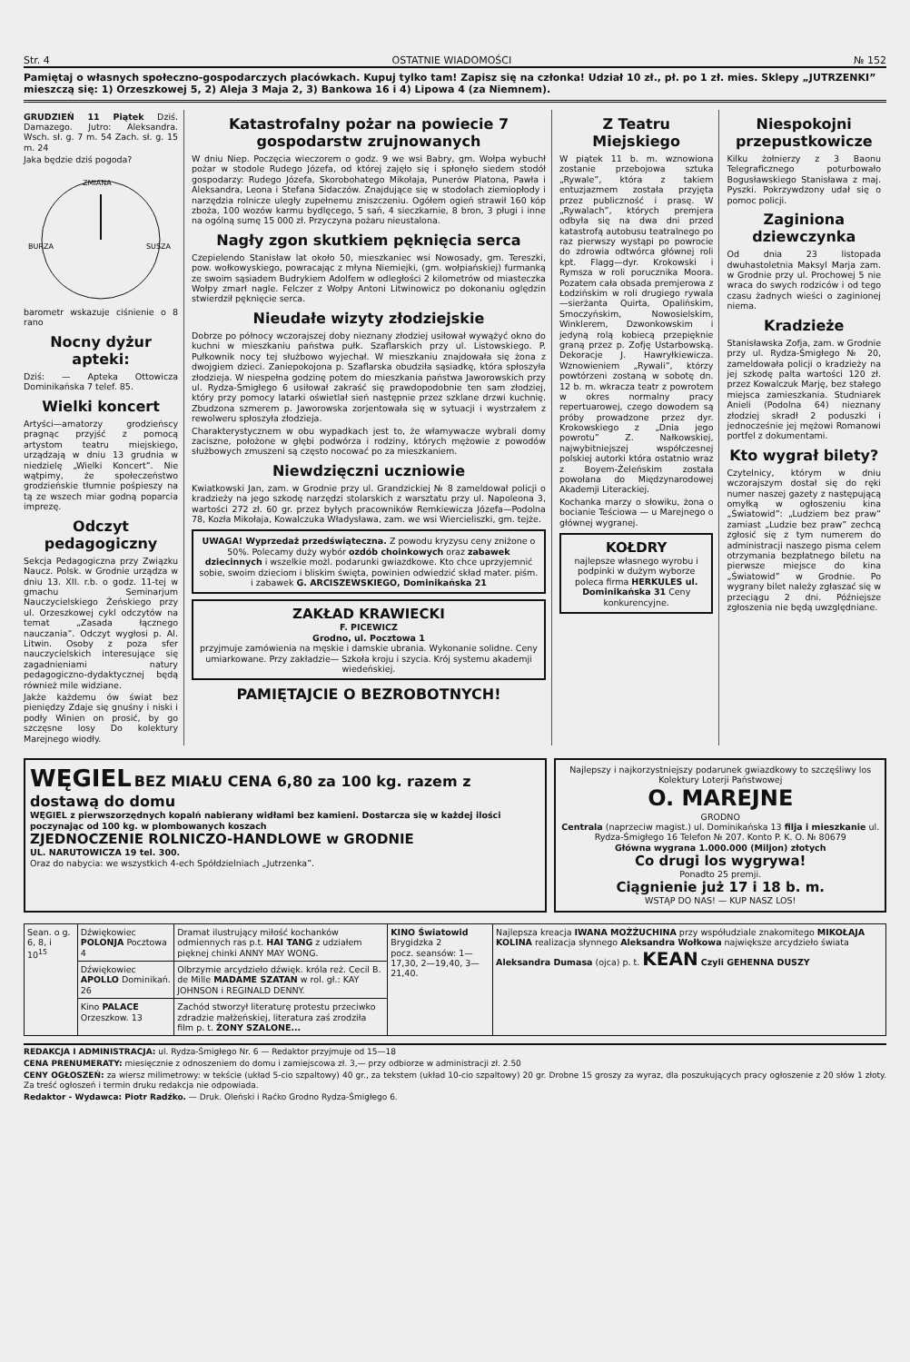Str. 4 OSTATNIE WIADOMOŚCI № 152
Pamiętaj o własnych społeczno-gospodarczych placówkach. Kupuj tylko tam! Zapisz się na członka! Udział 10 zł., pł. po 1 zł. mies. Sklepy „JUTRZENKI” mieszczą się: 1) Orzeszkowej 5, 2) Aleja 3 Maja 2, 3) Bankowa 16 i 4) Lipowa 4 (za Niemnem).
GRUDZIEŃ 11 Piątek Dziś. Damazego. Jutro: Aleksandra. Wsch. sł. g. 7 m. 54 Zach. sł. g. 15 m. 24
Jaka będzie dziś pogoda?
ZMIANA
BURZA
SUSZA
barometr wskazuje ciśnienie o 8 rano
Nocny dyżur apteki:
Dziś: — Apteka Ottowicza Dominikańska 7 telef. 85.
Wielki koncert
Artyści—amatorzy grodzieńscy pragnąc przyjść z pomocą artystom teatru miejskiego, urządzają w dniu 13 grudnia w niedzielę „Wielki Koncert”. Nie wątpimy, że społeczeństwo grodzieńskie tłumnie pośpieszy na tą ze wszech miar godną poparcia imprezę.
Odczyt pedagogiczny
Sekcja Pedagogiczna przy Związku Naucz. Polsk. w Grodnie urządza w dniu 13. XII. r.b. o godz. 11-tej w gmachu Seminarjum Nauczycielskiego Żeńskiego przy ul. Orzeszkowej cykl odczytów na temat „Zasada łącznego nauczania”. Odczyt wygłosi p. Al. Litwin. Osoby z poza sfer nauczycielskich interesujące się zagadnieniami natury pedagogiczno-dydaktycznej będą również mile widziane.
Jakże każdemu ów świat bez pieniędzy Zdaje się gnuśny i niski i podły Winien on prosić, by go szczęsne losy Do kolektury Marejnego wiodły.
Katastrofalny pożar na powiecie 7 gospodarstw zrujnowanych
W dniu Niep. Poczęcia wieczorem o godz. 9 we wsi Babry, gm. Wołpa wybuchł pożar w stodole Rudego Józefa, od której zajęło się i spłonęło siedem stodół gospodarzy: Rudego Józefa, Skorobohatego Mikołaja, Punerów Platona, Pawła i Aleksandra, Leona i Stefana Sidaczów. Znajdujące się w stodołach ziemiopłody i narzędzia rolnicze uległy zupełnemu zniszczeniu. Ogółem ogień strawił 160 kóp zboża, 100 wozów karmu bydlęcego, 5 sań, 4 sieczkarnie, 8 bron, 3 pługi i inne na ogólną sumę 15 000 zł. Przyczyna pożaru nieustalona.
Nagły zgon skutkiem pęknięcia serca
Czepielendo Stanisław lat około 50, mieszkaniec wsi Nowosady, gm. Tereszki, pow. wołkowyskiego, powracając z młyna Niemiejki, (gm. wołpiańskiej) furmanką ze swoim sąsiadem Budrykiem Adolfem w odległości 2 kilometrów od miasteczka Wołpy zmarł nagle. Felczer z Wołpy Antoni Litwinowicz po dokonaniu oględzin stwierdził pęknięcie serca.
Nieudałe wizyty złodziejskie
Dobrze po północy wczorajszej doby nieznany złodziej usiłował wywążyć okno do kuchni w mieszkaniu państwa pułk. Szaflarskich przy ul. Listowskiego. P. Pułkownik nocy tej służbowo wyjechał. W mieszkaniu znajdowała się żona z dwojgiem dzieci. Zaniepokojona p. Szaflarska obudziła sąsiadkę, która spłoszyła złodzieja. W niespełna godzinę potem do mieszkania państwa Jaworowskich przy ul. Rydza-Śmigłego 6 usiłował zakraść się prawdopodobnie ten sam złodziej, który przy pomocy latarki oświetlał sień następnie przez szklane drzwi kuchnię. Zbudzona szmerem p. Jaworowska zorjentowała się w sytuacji i wystrzałem z rewolweru spłoszyła złodzieja.
Charakterystycznem w obu wypadkach jest to, że włamywacze wybrali domy zaciszne, położone w głębi podwórza i rodziny, których mężowie z powodów służbowych zmuszeni są często nocować po za mieszkaniem.
Niewdzięczni uczniowie
Kwiatkowski Jan, zam. w Grodnie przy ul. Grandzickiej № 8 zameldował policji o kradzieży na jego szkodę narzędzi stolarskich z warsztatu przy ul. Napoleona 3, wartości 272 zł. 60 gr. przez byłych pracowników Remkiewicza Józefa—Podolna 78, Kozła Mikołaja, Kowalczuka Władysława, zam. we wsi Wiercieliszki, gm. tejże.
UWAGA! Wyprzedaż przedświąteczna. Z powodu kryzysu ceny zniżone o 50%. Polecamy duży wybór ozdób choinkowych oraz zabawek dziecinnych i wszelkie możl. podarunki gwiazdkowe. Kto chce uprzyjemnić sobie, swoim dzieciom i bliskim święta, powinien odwiedzić skład mater. piśm. i zabawek G. ARCISZEWSKIEGO, Dominikańska 21
ZAKŁAD KRAWIECKI
F. PICEWICZ
Grodno, ul. Pocztowa 1
przyjmuje zamówienia na męskie i damskie ubrania. Wykonanie solidne. Ceny umiarkowane. Przy zakładzie— Szkoła kroju i szycia. Krój systemu akademji wiedeńskiej.
PAMIĘTAJCIE O BEZROBOTNYCH!
Z Teatru Miejskiego
W piątek 11 b. m. wznowiona zostanie przebojowa sztuka „Rywale”, która z takiem entuzjazmem została przyjęta przez publiczność i prasę. W „Rywalach”, których premjera odbyła się na dwa dni przed katastrofą autobusu teatralnego po raz pierwszy wystąpi po powrocie do zdrowia odtwórca głównej roli kpt. Flagg—dyr. Krokowski i Rymsza w roli porucznika Moora. Pozatem cała obsada premjerowa z Łodzińskim w roli drugiego rywala—sierżanta Quirta, Opalińskim, Smoczyńskim, Nowosielskim, Winklerem, Dzwonkowskim i jedyną rolą kobiecą przepięknie graną przez p. Zofję Ustarbowską. Dekoracje J. Hawryłkiewicza. Wznowieniem „Rywali”, którzy powtórzeni zostaną w sobotę dn. 12 b. m. wkracza teatr z powrotem w okres normalny pracy repertuarowej, czego dowodem są próby prowadzone przez dyr. Krokowskiego z „Dnia jego powrotu” Z. Nałkowskiej, najwybitniejszej współczesnej polskiej autorki która ostatnio wraz z Boyem-Żeleńskim została powołana do Międzynarodowej Akademji Literackiej.
Kochanka marzy o słowiku, żona o bocianie Teściowa — u Marejnego o głównej wygranej.
KOŁDRY
najlepsze własnego wyrobu i podpinki w dużym wyborze poleca firma HERKULES ul. Dominikańska 31 Ceny konkurencyjne.
Niespokojni przepustkowicze
Kilku żołnierzy z 3 Baonu Telegraficznego poturbowało Bogusławskiego Stanisława z maj. Pyszki. Pokrzywdzony udał się o pomoc policji.
Zaginiona dziewczynka
Od dnia 23 listopada dwuhastoletnia Maksyl Marja zam. w Grodnie przy ul. Prochowej 5 nie wraca do swych rodziców i od tego czasu żadnych wieści o zaginionej niema.
Kradzieże
Stanisławska Zofja, zam. w Grodnie przy ul. Rydza-Śmigłego № 20, zameldowała policji o kradzieży na jej szkodę palta wartości 120 zł. przez Kowalczuk Marję, bez stałego miejsca zamieszkania. Studniarek Anieli (Podolna 64) nieznany złodziej skradł 2 poduszki i jednocześnie jej mężowi Romanowi portfel z dokumentami.
Kto wygrał bilety?
Czytelnicy, którym w dniu wczorajszym dostał się do ręki numer naszej gazety z następującą omyłką w ogłoszeniu kina „Światowid”: „Ludziem bez praw” zamiast „Ludzie bez praw” zechcą zgłosić się z tym numerem do administracji naszego pisma celem otrzymania bezpłatnego biletu na pierwsze miejsce do kina „Światowid” w Grodnie. Po wygrany bilet należy zgłaszać się w przeciągu 2 dni. Późniejsze zgłoszenia nie będą uwzględniane.
WĘGIEL BEZ MIAŁU CENA 6,80 za 100 kg. razem z dostawą do domu
WĘGIEL z pierwszorzędnych kopalń nabierany widłami bez kamieni. Dostarcza się w każdej ilości poczynając od 100 kg. w plombowanych koszach
ZJEDNOCZENIE ROLNICZO-HANDLOWE w GRODNIE
UL. NARUTOWICZA 19 tel. 300.
Oraz do nabycia: we wszystkich 4-ech Spółdzielniach „Jutrzenka”.
Najlepszy i najkorzystniejszy podarunek gwiazdkowy to szczęśliwy los Kolektury Loterji Państwowej
O. MAREJNE
GRODNO
Centrala (naprzeciw magist.) ul. Dominikańska 13 filja i mieszkanie ul. Rydza-Śmigłego 16 Telefon № 207. Konto P. K. O. № 80679
Główna wygrana 1.000.000 (Miljon) złotych
Co drugi los wygrywa!
Ponadto 25 premji.
Ciągnienie już 17 i 18 b. m.
WSTĄP DO NAS! — KUP NASZ LOS!
| Sean. o g. 6, 8, i 10<sup>15</sup> | Dźwiękowiec POLONJA Pocztowa 4 | Dramat ilustrujący miłość kochanków odmiennych ras p.t. HAI TANG z udziałem pięknej chinki ANNY MAY WONG. | KINO Światowid Brygidzka 2 pocz. seansów: 1—17,30, 2—19,40, 3—21,40. | Najlepsza kreacja IWANA MOŻŻUCHINA przy współudziale znakomitego MIKOŁAJA KOLINA realizacja słynnego Aleksandra Wołkowa największe arcydzieło świata Aleksandra Dumasa (ojca) p. t. KEAN Czyli GEHENNA DUSZY |
| | Dźwiękowiec APOLLO Dominikań. 26 | Olbrzymie arcydzieło dźwięk. króla reż. Cecil B. de Mille MADAME SZATAN w rol. gł.: KAY JOHNSON i REGINALD DENNY. | | |
| | Kino PALACE Orzeszkow. 13 | Zachód stworzył literaturę protestu przeciwko zdradzie małżeńskiej, literatura zaś zrodziła film p. t. ŻONY SZALONE... | | |
REDAKCJA I ADMINISTRACJA: ul. Rydza-Śmigłego Nr. 6 — Redaktor przyjmuje od 15—18
CENA PRENUMERATY: miesięcznie z odnoszeniem do domu i zamiejscowa zł. 3,— przy odbiorze w administracji zł. 2.50
CENY OGŁOSZEŃ: za wiersz milimetrowy: w tekście (układ 5-cio szpaltowy) 40 gr., za tekstem (układ 10-cio szpaltowy) 20 gr. Drobne 15 groszy za wyraz, dla poszukujących pracy ogłoszenie z 20 słów 1 złoty. Za treść ogłoszeń i termin druku redakcja nie odpowiada.
Redaktor - Wydawca: Piotr Radźko. — Druk. Oleński i Raćko Grodno Rydza-Śmigłego 6.